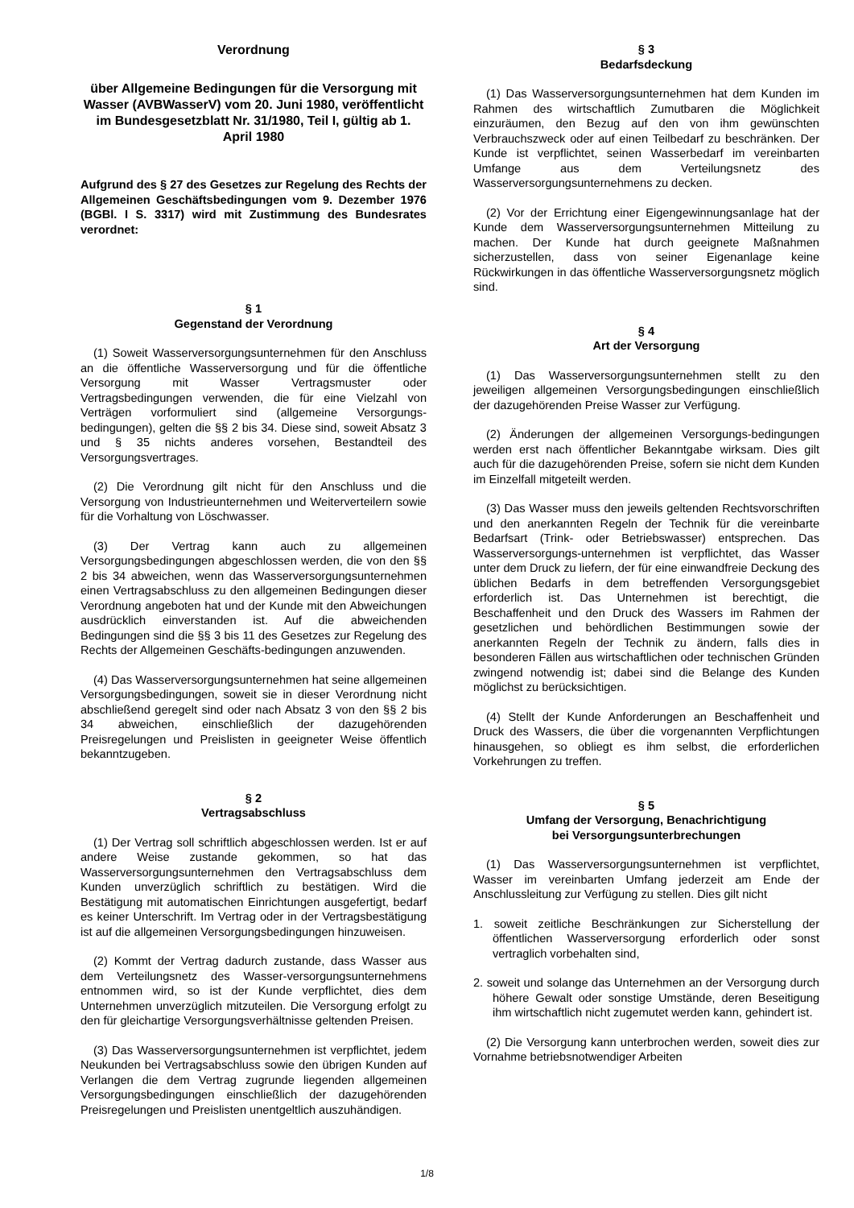Verordnung
über Allgemeine Bedingungen für die Versorgung mit Wasser (AVBWasserV) vom 20. Juni 1980, veröffentlicht im Bundesgesetzblatt Nr. 31/1980, Teil I, gültig ab 1. April 1980
Aufgrund des § 27 des Gesetzes zur Regelung des Rechts der Allgemeinen Geschäftsbedingungen vom 9. Dezember 1976 (BGBl. I S. 3317) wird mit Zustimmung des Bundesrates verordnet:
§ 1
Gegenstand der Verordnung
(1) Soweit Wasserversorgungsunternehmen für den Anschluss an die öffentliche Wasserversorgung und für die öffentliche Versorgung mit Wasser Vertragsmuster oder Vertragsbedingungen verwenden, die für eine Vielzahl von Verträgen vorformuliert sind (allgemeine Versorgungs-bedingungen), gelten die §§ 2 bis 34. Diese sind, soweit Absatz 3 und § 35 nichts anderes vorsehen, Bestandteil des Versorgungsvertrages.
(2) Die Verordnung gilt nicht für den Anschluss und die Versorgung von Industrieunternehmen und Weiterverteilern sowie für die Vorhaltung von Löschwasser.
(3) Der Vertrag kann auch zu allgemeinen Versorgungsbedingungen abgeschlossen werden, die von den §§ 2 bis 34 abweichen, wenn das Wasserversorgungsunternehmen einen Vertragsabschluss zu den allgemeinen Bedingungen dieser Verordnung angeboten hat und der Kunde mit den Abweichungen ausdrücklich einverstanden ist. Auf die abweichenden Bedingungen sind die §§ 3 bis 11 des Gesetzes zur Regelung des Rechts der Allgemeinen Geschäfts-bedingungen anzuwenden.
(4) Das Wasserversorgungsunternehmen hat seine allgemeinen Versorgungsbedingungen, soweit sie in dieser Verordnung nicht abschließend geregelt sind oder nach Absatz 3 von den §§ 2 bis 34 abweichen, einschließlich der dazugehörenden Preisregelungen und Preislisten in geeigneter Weise öffentlich bekanntzugeben.
§ 2
Vertragsabschluss
(1) Der Vertrag soll schriftlich abgeschlossen werden. Ist er auf andere Weise zustande gekommen, so hat das Wasserversorgungsunternehmen den Vertragsabschluss dem Kunden unverzüglich schriftlich zu bestätigen. Wird die Bestätigung mit automatischen Einrichtungen ausgefertigt, bedarf es keiner Unterschrift. Im Vertrag oder in der Vertragsbestätigung ist auf die allgemeinen Versorgungsbedingungen hinzuweisen.
(2) Kommt der Vertrag dadurch zustande, dass Wasser aus dem Verteilungsnetz des Wasser-versorgungsunternehmens entnommen wird, so ist der Kunde verpflichtet, dies dem Unternehmen unverzüglich mitzuteilen. Die Versorgung erfolgt zu den für gleichartige Versorgungsverhältnisse geltenden Preisen.
(3) Das Wasserversorgungsunternehmen ist verpflichtet, jedem Neukunden bei Vertragsabschluss sowie den übrigen Kunden auf Verlangen die dem Vertrag zugrunde liegenden allgemeinen Versorgungsbedingungen einschließlich der dazugehörenden Preisregelungen und Preislisten unentgeltlich auszuhändigen.
§ 3
Bedarfsdeckung
(1) Das Wasserversorgungsunternehmen hat dem Kunden im Rahmen des wirtschaftlich Zumutbaren die Möglichkeit einzuräumen, den Bezug auf den von ihm gewünschten Verbrauchszweck oder auf einen Teilbedarf zu beschränken. Der Kunde ist verpflichtet, seinen Wasserbedarf im vereinbarten Umfange aus dem Verteilungsnetz des Wasserversorgungsunternehmens zu decken.
(2) Vor der Errichtung einer Eigengewinnungsanlage hat der Kunde dem Wasserversorgungsunternehmen Mitteilung zu machen. Der Kunde hat durch geeignete Maßnahmen sicherzustellen, dass von seiner Eigenanlage keine Rückwirkungen in das öffentliche Wasserversorgungsnetz möglich sind.
§ 4
Art der Versorgung
(1) Das Wasserversorgungsunternehmen stellt zu den jeweiligen allgemeinen Versorgungsbedingungen einschließlich der dazugehörenden Preise Wasser zur Verfügung.
(2) Änderungen der allgemeinen Versorgungs-bedingungen werden erst nach öffentlicher Bekanntgabe wirksam. Dies gilt auch für die dazugehörenden Preise, sofern sie nicht dem Kunden im Einzelfall mitgeteilt werden.
(3) Das Wasser muss den jeweils geltenden Rechtsvorschriften und den anerkannten Regeln der Technik für die vereinbarte Bedarfsart (Trink- oder Betriebswasser) entsprechen. Das Wasserversorgungs-unternehmen ist verpflichtet, das Wasser unter dem Druck zu liefern, der für eine einwandfreie Deckung des üblichen Bedarfs in dem betreffenden Versorgungsgebiet erforderlich ist. Das Unternehmen ist berechtigt, die Beschaffenheit und den Druck des Wassers im Rahmen der gesetzlichen und behördlichen Bestimmungen sowie der anerkannten Regeln der Technik zu ändern, falls dies in besonderen Fällen aus wirtschaftlichen oder technischen Gründen zwingend notwendig ist; dabei sind die Belange des Kunden möglichst zu berücksichtigen.
(4) Stellt der Kunde Anforderungen an Beschaffenheit und Druck des Wassers, die über die vorgenannten Verpflichtungen hinausgehen, so obliegt es ihm selbst, die erforderlichen Vorkehrungen zu treffen.
§ 5
Umfang der Versorgung, Benachrichtigung
bei Versorgungsunterbrechungen
(1) Das Wasserversorgungsunternehmen ist verpflichtet, Wasser im vereinbarten Umfang jederzeit am Ende der Anschlussleitung zur Verfügung zu stellen. Dies gilt nicht
1. soweit zeitliche Beschränkungen zur Sicherstellung der öffentlichen Wasserversorgung erforderlich oder sonst vertraglich vorbehalten sind,
2. soweit und solange das Unternehmen an der Versorgung durch höhere Gewalt oder sonstige Umstände, deren Beseitigung ihm wirtschaftlich nicht zugemutet werden kann, gehindert ist.
(2) Die Versorgung kann unterbrochen werden, soweit dies zur Vornahme betriebsnotwendiger Arbeiten
1/8